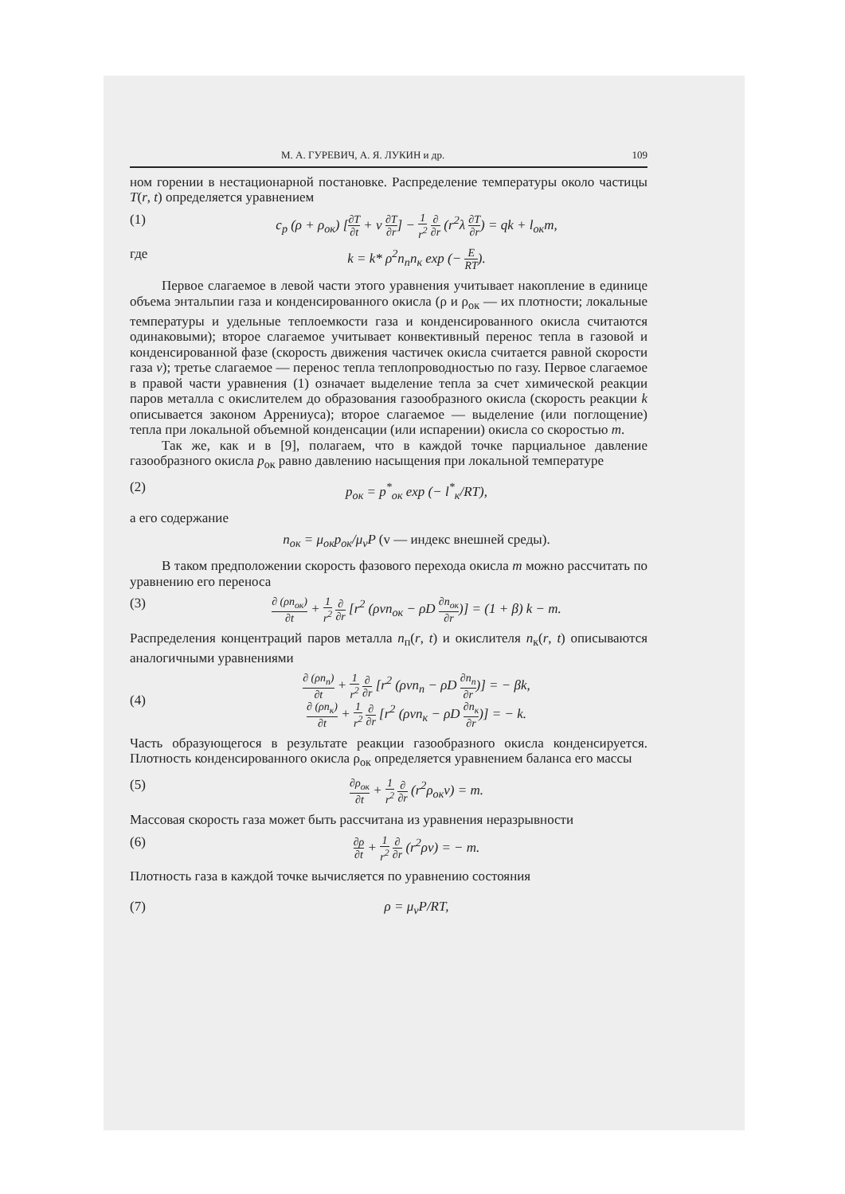М. А. ГУРЕВИЧ, А. Я. ЛУКИН и др. 109
ном горении в нестационарной постановке. Распределение температуры около частицы T(r, t) определяется уравнением
(1) c<sub>p</sub> (ρ + ρ<sub>ок</sub>) [∂T ∂t + v ∂T ∂r] − 1 r<sup>2</sup> ∂ ∂r (r<sup>2</sup>λ ∂T ∂r) = qk + l<sub>ок</sub>m,
где k = k* ρ<sup>2</sup>n<sub>п</sub>n<sub>к</sub> exp (− E RT).
Первое слагаемое в левой части этого уравнения учитывает накопление в единице объема энтальпии газа и конденсированного окисла (ρ и ρ<sub>ок</sub> — их плотности; локальные температуры и удельные теплоемкости газа и конденсированного окисла считаются одинаковыми); второе слагаемое учитывает конвективный перенос тепла в газовой и конденсированной фазе (скорость движения частичек окисла считается равной скорости газа v); третье слагаемое — перенос тепла теплопроводностью по газу. Первое слагаемое в правой части уравнения (1) означает выделение тепла за счет химической реакции паров металла с окислителем до образования газообразного окисла (скорость реакции k описывается законом Аррениуса); второе слагаемое — выделение (или поглощение) тепла при локальной объемной конденсации (или испарении) окисла со скоростью m.
Так же, как и в [9], полагаем, что в каждой точке парциальное давление газообразного окисла p<sub>ок</sub> равно давлению насыщения при локальной температуре
(2) p<sub>ок</sub> = p<sup>*</sup><sub>ок</sub> exp (− l<sup>*</sup><sub>к</sub>/RT),
а его содержание
n<sub>ок</sub> = μ<sub>ок</sub>p<sub>ок</sub>/μ<sub>v</sub>P (v — индекс внешней среды).
В таком предположении скорость фазового перехода окисла m можно рассчитать по уравнению его переноса
(3) ∂ (ρn<sub>ок</sub>) ∂t + 1 r<sup>2</sup> ∂ ∂r [r<sup>2</sup> (ρvn<sub>ок</sub> − ρD ∂n<sub>ок</sub> ∂r)] = (1 + β) k − m.
Распределения концентраций паров металла n<sub>п</sub>(r, t) и окислителя n<sub>к</sub>(r, t) описываются аналогичными уравнениями
(4) ∂ (ρn<sub>п</sub>) ∂t + 1 r<sup>2</sup> ∂ ∂r [r<sup>2</sup> (ρvn<sub>п</sub> − ρD ∂n<sub>п</sub> ∂r)] = − βk,
∂ (ρn<sub>к</sub>) ∂t + 1 r<sup>2</sup> ∂ ∂r [r<sup>2</sup> (ρvn<sub>к</sub> − ρD ∂n<sub>к</sub> ∂r)] = − k.
Часть образующегося в результате реакции газообразного окисла конденсируется. Плотность конденсированного окисла ρ<sub>ок</sub> определяется уравнением баланса его массы
(5) ∂ρ<sub>ок</sub> ∂t + 1 r<sup>2</sup> ∂ ∂r (r<sup>2</sup>ρ<sub>ок</sub>v) = m.
Массовая скорость газа может быть рассчитана из уравнения неразрывности
(6) ∂ρ ∂t + 1 r<sup>2</sup> ∂ ∂r (r<sup>2</sup>ρv) = − m.
Плотность газа в каждой точке вычисляется по уравнению состояния
(7) ρ = μ<sub>v</sub>P/RT,